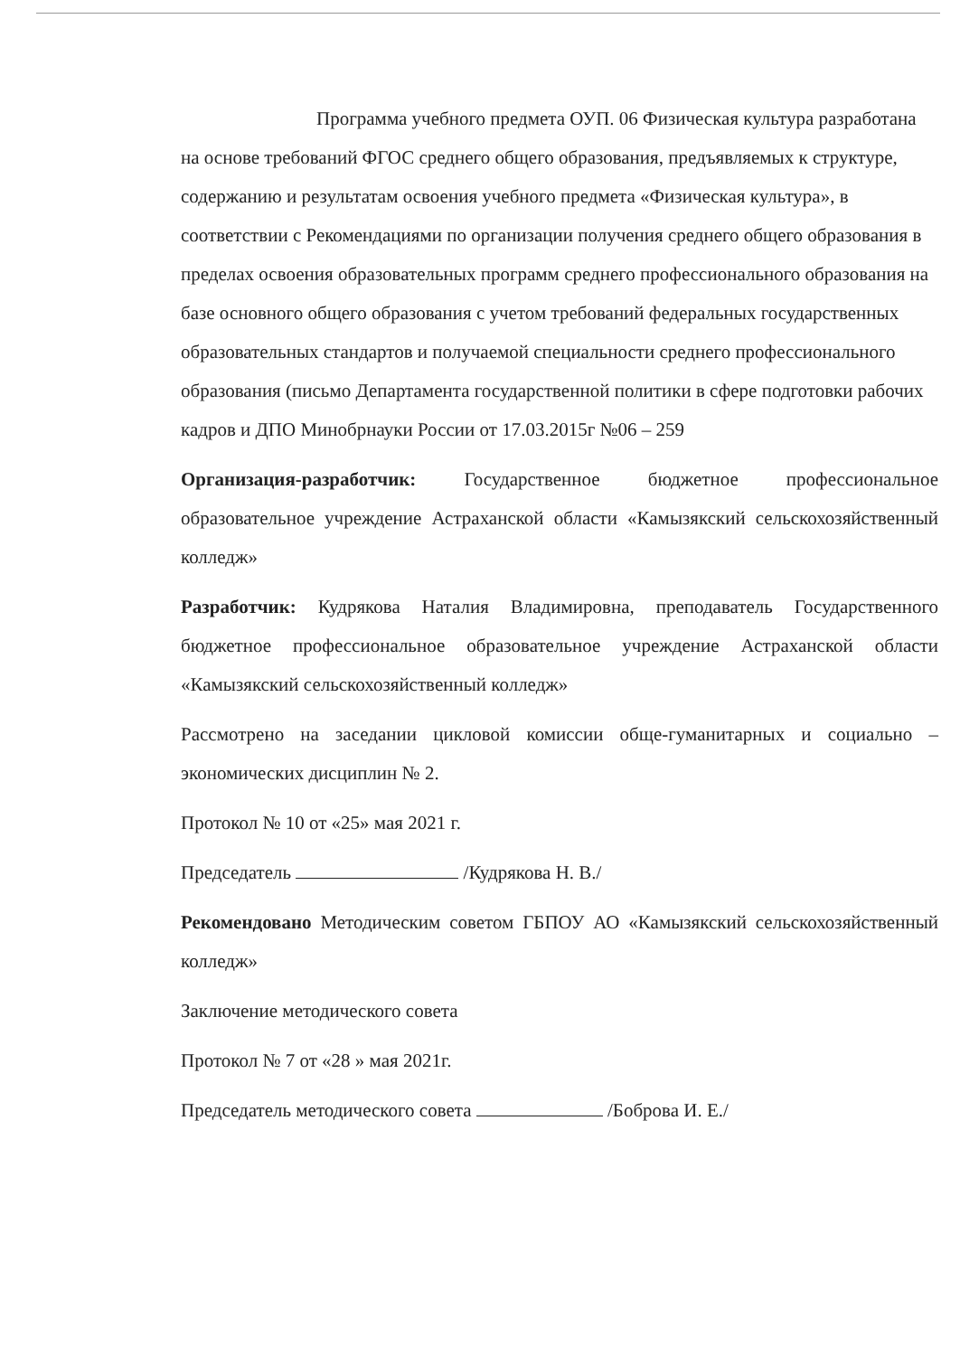Программа учебного предмета ОУП. 06 Физическая культура разработана на основе требований ФГОС среднего общего образования, предъявляемых к структуре, содержанию и результатам освоения учебного предмета «Физическая культура», в соответствии с Рекомендациями по организации получения среднего общего образования в пределах освоения образовательных программ среднего профессионального образования на базе основного общего образования с учетом требований федеральных государственных образовательных стандартов и получаемой специальности среднего профессионального образования (письмо Департамента государственной политики в сфере подготовки рабочих кадров и ДПО Минобрнауки России от 17.03.2015г №06 – 259
Организация-разработчик: Государственное бюджетное профессиональное образовательное учреждение Астраханской области «Камызякский сельскохозяйственный колледж»
Разработчик: Кудрякова Наталия Владимировна, преподаватель Государственного бюджетное профессиональное образовательное учреждение Астраханской области «Камызякский сельскохозяйственный колледж»
Рассмотрено на заседании цикловой комиссии обще-гуманитарных и социально – экономических дисциплин № 2.
Протокол № 10 от «25» мая 2021 г.
Председатель /Кудрякова Н. В./
Рекомендовано Методическим советом ГБПОУ АО «Камызякский сельскохозяйственный колледж»
Заключение методического совета
Протокол № 7 от «28 » мая 2021г.
Председатель методического совета /Боброва И. Е./